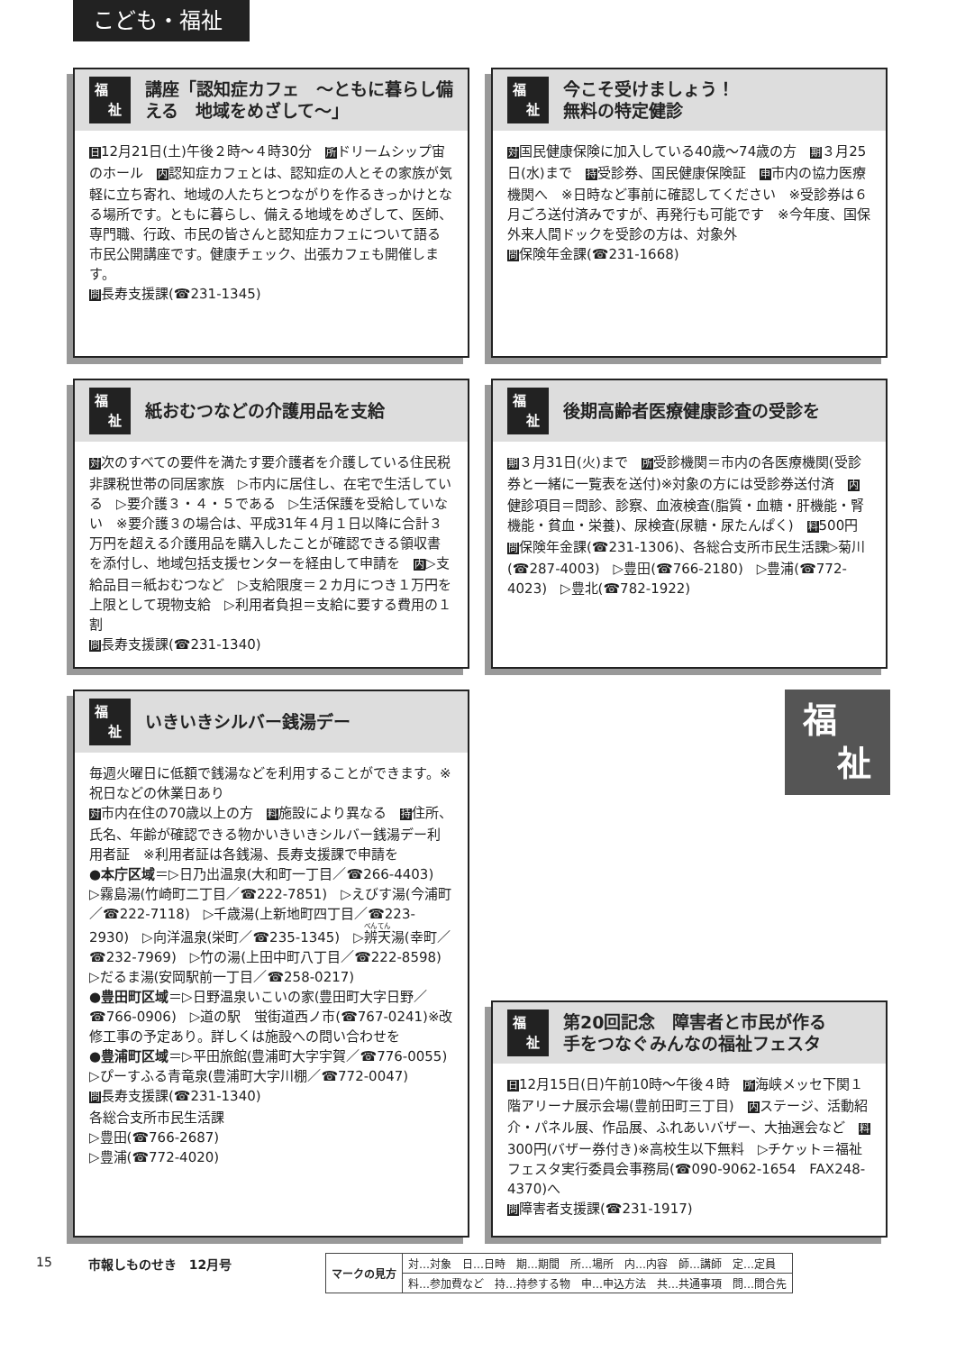こども・福祉
福
　祉
講座「認知症カフェ　～ともに暮らし備える　地域をめざして～」
日12月21日(土)午後２時～４時30分　所ドリームシップ宙のホール　内認知症カフェとは、認知症の人とその家族が気軽に立ち寄れ、地域の人たちとつながりを作るきっかけとなる場所です。ともに暮らし、備える地域をめざして、医師、専門職、行政、市民の皆さんと認知症カフェについて語る市民公開講座です。健康チェック、出張カフェも開催します。
問長寿支援課(☎231-1345)
福
　祉
今こそ受けましょう！
無料の特定健診
対国民健康保険に加入している40歳～74歳の方　期３月25日(水)まで　持受診券、国民健康保険証　申市内の協力医療機関へ　※日時など事前に確認してください　※受診券は６月ごろ送付済みですが、再発行も可能です　※今年度、国保外来人間ドックを受診の方は、対象外
問保険年金課(☎231-1668)
福
　祉
紙おむつなどの介護用品を支給
対次のすべての要件を満たす要介護者を介護している住民税非課税世帯の同居家族　▷市内に居住し、在宅で生活している　▷要介護３・４・５である　▷生活保護を受給していない　※要介護３の場合は、平成31年４月１日以降に合計３万円を超える介護用品を購入したことが確認できる領収書を添付し、地域包括支援センターを経由して申請を　内▷支給品目＝紙おむつなど　▷支給限度＝２カ月につき１万円を上限として現物支給　▷利用者負担＝支給に要する費用の１割
問長寿支援課(☎231-1340)
福
　祉
後期高齢者医療健康診査の受診を
期３月31日(火)まで　所受診機関＝市内の各医療機関(受診券と一緒に一覧表を送付)※対象の方には受診券送付済　内健診項目＝問診、診察、血液検査(脂質・血糖・肝機能・腎機能・貧血・栄養)、尿検査(尿糖・尿たんぱく)　料500円
問保険年金課(☎231-1306)、各総合支所市民生活課▷菊川(☎287-4003)　▷豊田(☎766-2180)　▷豊浦(☎772-4023)　▷豊北(☎782-1922)
福
　祉
いきいきシルバー銭湯デー
毎週火曜日に低額で銭湯などを利用することができます。※祝日などの休業日あり
対市内在住の70歳以上の方　料施設により異なる　持住所、氏名、年齢が確認できる物かいきいきシルバー銭湯デー利用者証　※利用者証は各銭湯、長寿支援課で申請を
●本庁区域＝▷日乃出温泉(大和町一丁目／☎266-4403)　▷霧島湯(竹崎町二丁目／☎222-7851)　▷えびす湯(今浦町／☎222-7118)　▷千歳湯(上新地町四丁目／☎223-2930)　▷向洋温泉(栄町／☎235-1345)　▷辨天湯(幸町／☎232-7969)　▷竹の湯(上田中町八丁目／☎222-8598)　▷だるま湯(安岡駅前一丁目／☎258-0217)
●豊田町区域＝▷日野温泉いこいの家(豊田町大字日野／☎766-0906)　▷道の駅　蛍街道西ノ市(☎767-0241)※改修工事の予定あり。詳しくは施設への問い合わせを
●豊浦町区域＝▷平田旅館(豊浦町大字宇賀／☎776-0055)　▷ぴーすふる青竜泉(豊浦町大字川棚／☎772-0047)
問長寿支援課(☎231-1340)
各総合支所市民生活課
▷豊田(☎766-2687)
▷豊浦(☎772-4020)
福
　祉
福
　祉
第20回記念　障害者と市民が作る
手をつなぐみんなの福祉フェスタ
日12月15日(日)午前10時～午後４時　所海峡メッセ下関１階アリーナ展示会場(豊前田町三丁目)　内ステージ、活動紹介・パネル展、作品展、ふれあいバザー、大抽選会など　料300円(バザー券付き)※高校生以下無料　▷チケット＝福祉フェスタ実行委員会事務局(☎090-9062-1654　FAX248-4370)へ
問障害者支援課(☎231-1917)
15 市報しものせき　12月号
| マークの見方 | 対…対象 日…日時 期…期間 所…場所 内…内容 師…講師 定…定員 |
| | 料…参加費など 持…持参する物 申…申込方法 共…共通事項 問…問合先 |